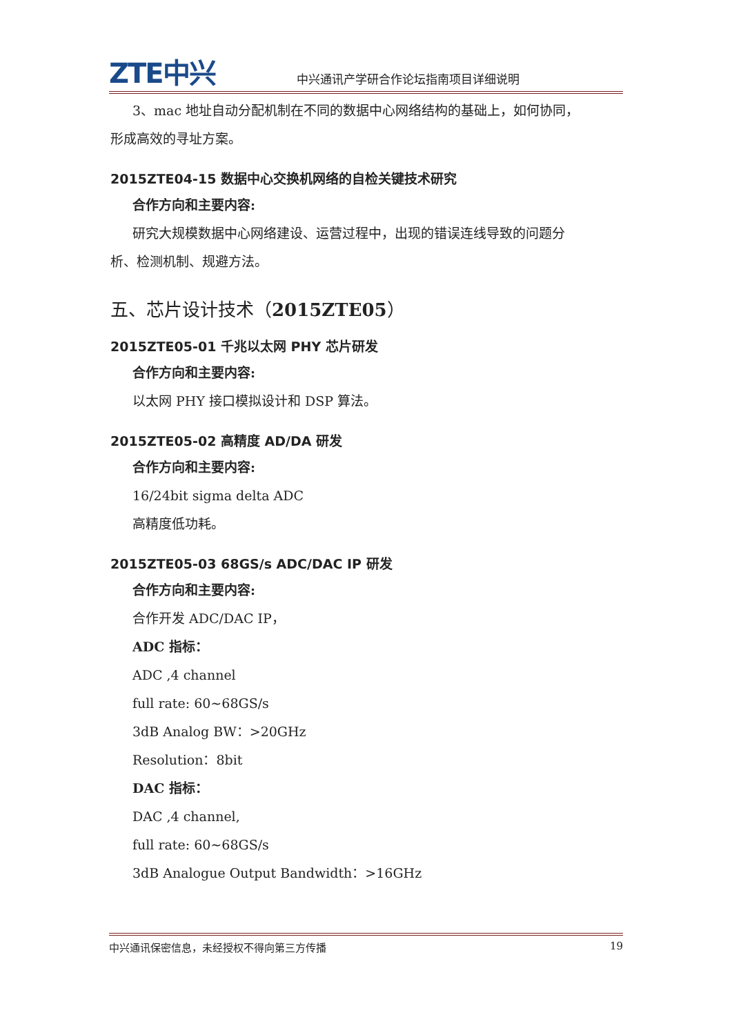ZTE中兴 中兴通讯产学研合作论坛指南项目详细说明
3、mac 地址自动分配机制在不同的数据中心网络结构的基础上，如何协同，
形成高效的寻址方案。
2015ZTE04-15 数据中心交换机网络的自检关键技术研究
合作方向和主要内容:
研究大规模数据中心网络建设、运营过程中，出现的错误连线导致的问题分
析、检测机制、规避方法。
五、芯片设计技术（2015ZTE05）
2015ZTE05-01 千兆以太网 PHY 芯片研发
合作方向和主要内容:
以太网 PHY 接口模拟设计和 DSP 算法。
2015ZTE05-02 高精度 AD/DA 研发
合作方向和主要内容:
16/24bit sigma delta ADC
高精度低功耗。
2015ZTE05-03 68GS/s ADC/DAC IP 研发
合作方向和主要内容:
合作开发 ADC/DAC IP，
ADC 指标：
ADC ,4 channel
full rate: 60~68GS/s
3dB Analog BW：>20GHz
Resolution：8bit
DAC 指标：
DAC ,4 channel,
full rate: 60~68GS/s
3dB Analogue Output Bandwidth：>16GHz
中兴通讯保密信息，未经授权不得向第三方传播 19